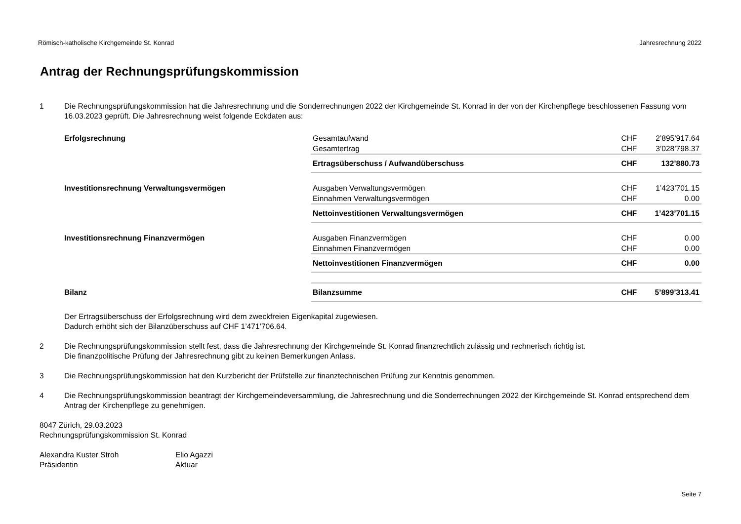Römisch-katholische Kirchgemeinde St. Konrad Jahresrechnung 2022
Antrag der Rechnungsprüfungskommission
1 Die Rechnungsprüfungskommission hat die Jahresrechnung und die Sonderrechnungen 2022 der Kirchgemeinde St. Konrad in der von der Kirchenpflege beschlossenen Fassung vom 16.03.2023 geprüft. Die Jahresrechnung weist folgende Eckdaten aus:
| Erfolgsrechnung | Gesamtaufwand | CHF | 2’895’917.64 |
| | Gesamtertrag | CHF | 3’028’798.37 |
| | Ertragsüberschuss / Aufwandüberschuss | CHF | 132’880.73 |
| Investitionsrechnung Verwaltungsvermögen | Ausgaben Verwaltungsvermögen | CHF | 1’423’701.15 |
| | Einnahmen Verwaltungsvermögen | CHF | 0.00 |
| | Nettoinvestitionen Verwaltungsvermögen | CHF | 1’423’701.15 |
| Investitionsrechnung Finanzvermögen | Ausgaben Finanzvermögen | CHF | 0.00 |
| | Einnahmen Finanzvermögen | CHF | 0.00 |
| | Nettoinvestitionen Finanzvermögen | CHF | 0.00 |
| Bilanz | Bilanzsumme | CHF | 5’899’313.41 |
Der Ertragsüberschuss der Erfolgsrechnung wird dem zweckfreien Eigenkapital zugewiesen.
Dadurch erhöht sich der Bilanzüberschuss auf CHF 1’471’706.64.
2 Die Rechnungsprüfungskommission stellt fest, dass die Jahresrechnung der Kirchgemeinde St. Konrad finanzrechtlich zulässig und rechnerisch richtig ist.
Die finanzpolitische Prüfung der Jahresrechnung gibt zu keinen Bemerkungen Anlass.
3 Die Rechnungsprüfungskommission hat den Kurzbericht der Prüfstelle zur finanztechnischen Prüfung zur Kenntnis genommen.
4 Die Rechnungsprüfungskommission beantragt der Kirchgemeindeversammlung, die Jahresrechnung und die Sonderrechnungen 2022 der Kirchgemeinde St. Konrad entsprechend dem Antrag der Kirchenpflege zu genehmigen.
8047 Zürich, 29.03.2023
Rechnungsprüfungskommission St. Konrad
Alexandra Kuster Stroh
Präsidentin
Elio Agazzi
Aktuar
Seite 7